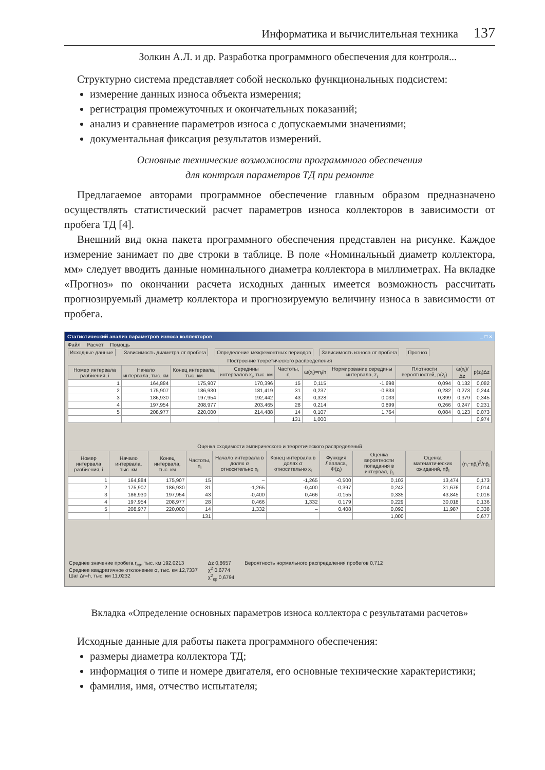Информатика и вычислительная техника 137
Золкин А.Л. и др. Разработка программного обеспечения для контроля...
Структурно система представляет собой несколько функциональных подсистем:
измерение данных износа объекта измерения;
регистрация промежуточных и окончательных показаний;
анализ и сравнение параметров износа с допускаемыми значениями;
документальная фиксация результатов измерений.
Основные технические возможности программного обеспечения
для контроля параметров ТД при ремонте
Предлагаемое авторами программное обеспечение главным образом предназначено осуществлять статистический расчет параметров износа коллекторов в зависимости от пробега ТД [4].
Внешний вид окна пакета программного обеспечения представлен на рисунке. Каждое измерение занимает по две строки в таблице. В поле «Номинальный диаметр коллектора, мм» следует вводить данные номинального диаметра коллектора в миллиметрах. На вкладке «Прогноз» по окончании расчета исходных данных имеется возможность рассчитать прогнозируемый диаметр коллектора и прогнозируемую величину износа в зависимости от пробега.
Статистический анализ параметров износа коллекторов _ □ ×
Файл Расчёт Помощь
Исходные данные Зависимость диаметра от пробега Определение межремонтных периодов Зависимость износа от пробега Прогноз
Построение теоретического распределения
| Номер интервала разбиения, i | Начало интервала, тыс. км | Конец интервала, тыс. км | Середины интервалов x<sub>i</sub>, тыс. км | Частоты, n<sub>i</sub> | ω(x<sub>i</sub>)=n<sub>i</sub>/n | Нормирование середины интервала, z<sub>i</sub> | Плотности вероятностей, p(z<sub>i</sub>) | ω(x<sub>i</sub>)/Δz | p(z<sub>i</sub>)Δz |
| --- | --- | --- | --- | --- | --- | --- | --- | --- | --- |
| 1 | 164,884 | 175,907 | 170,396 | 15 | 0,115 | -1,698 | 0,094 | 0,132 | 0,082 |
| 2 | 175,907 | 186,930 | 181,419 | 31 | 0,237 | -0,833 | 0,282 | 0,273 | 0,244 |
| 3 | 186,930 | 197,954 | 192,442 | 43 | 0,328 | 0,033 | 0,399 | 0,379 | 0,345 |
| 4 | 197,954 | 208,977 | 203,465 | 28 | 0,214 | 0,899 | 0,266 | 0,247 | 0,231 |
| 5 | 208,977 | 220,000 | 214,488 | 14 | 0,107 | 1,764 | 0,084 | 0,123 | 0,073 |
| | | | | 131 | 1,000 | | | | 0,974 |
Оценка сходимости эмпирического и теоретического распределений
| Номер интервала разбиения, i | Начало интервала, тыс. км | Конец интервала, тыс. км | Частоты, n<sub>i</sub> | Начало интервала в долях σ относительно x<sub>i</sub> | Конец интервала в долях σ относительно x<sub>i</sub> | Функция Лапласа, Φ(z<sub>i</sub>) | Оценка вероятности попадания в интервал, p̃<sub>i</sub> | Оценка математических ожиданий, np̃<sub>i</sub> | (n<sub>i</sub>−np̃<sub>i</sub>)<sup>2</sup>/np̃<sub>i</sub> |
| --- | --- | --- | --- | --- | --- | --- | --- | --- | --- |
| 1 | 164,884 | 175,907 | 15 | – | -1,265 | -0,500 | 0,103 | 13,474 | 0,173 |
| 2 | 175,907 | 186,930 | 31 | -1,265 | -0,400 | -0,397 | 0,242 | 31,676 | 0,014 |
| 3 | 186,930 | 197,954 | 43 | -0,400 | 0,466 | -0,155 | 0,335 | 43,845 | 0,016 |
| 4 | 197,954 | 208,977 | 28 | 0,466 | 1,332 | 0,179 | 0,229 | 30,018 | 0,136 |
| 5 | 208,977 | 220,000 | 14 | 1,332 | – | 0,408 | 0,092 | 11,987 | 0,338 |
| | | | 131 | | | | 1,000 | | 0,677 |
Среднее значение пробега r<sub>ср</sub>, тыс. км 192,0213
Среднее квадратичное отклонение σ, тыс. км 12,7337
Шаг Δr=h, тыс. км 11,0232
Δz 0,8657
χ<sup>2</sup> 0,6774
χ<sup>2</sup><sub>кр</sub> 0,6794
Вероятность нормального распределения пробегов 0,712
Вкладка «Определение основных параметров износа коллектора с результатами расчетов»
Исходные данные для работы пакета программного обеспечения:
размеры диаметра коллектора ТД;
информация о типе и номере двигателя, его основные технические характеристики;
фамилия, имя, отчество испытателя;